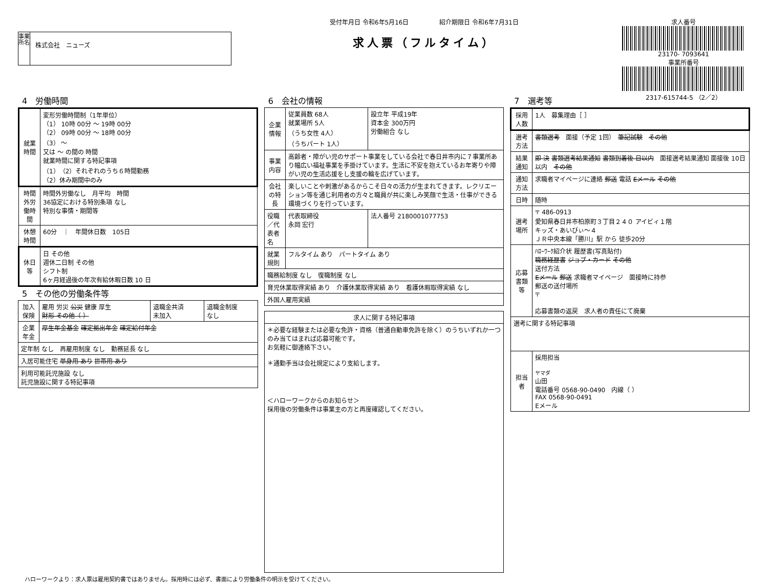事業所名
株式会社　ニューズ
受付年月日 令和6年5月16日　　　　　紹介期限日 令和6年7月31日
求人票（フルタイム）
求人番号
23170- 7093641
事業所番号
2317-615744-5 （2／2）
4　労働時間
| 就業時間 | 変形労働時間制（1年単位） （1） 10時 00分 ～ 19時 00分 （2） 09時 00分 ～ 18時 00分 （3） ～ 又は ～ の間の 時間 就業時間に関する特記事項 （1）（2）それぞれのうち６時間勤務 （2）休み期間中のみ |
| 時間外労働時間 | 時間外労働なし 月平均 時間 36協定における特別条項 なし 特別な事情・期間等 |
| 休憩時間 | 60分 ｜ 年間休日数 105日 |
| 休日等 | 日 その他 週休二日制 その他 シフト制 6ヶ月経過後の年次有給休暇日数 10 日 |
5　その他の労働条件等
| 加入保険 | 雇用 労災 公災 健康 厚生 財形 その他（ ） | 退職金共済 未加入 | 退職金制度 なし |
| 企業年金 | 厚生年金基金 確定拠出年金 確定給付年金 | | |
| 定年制 なし 再雇用制度 なし 勤務延長 なし | | | |
| 入居可能住宅 単身用 あり 世帯用 あり | | | |
| 利用可能託児施設 なし 託児施設に関する特記事項 | | | |
6　会社の情報
| 企業情報 | 従業員数 68人 就業場所 5人 （うち女性 4人） （うちパート 1人） | 設立年 平成19年 資本金 300万円 労働組合 なし |
| 事業内容 | 高齢者・障がい児のサポート事業をしている会社で春日井市内に７事業所あり幅広い福祉事業を手掛けています。生活に不安を抱えているお年寄りや障がい児の生活応援をし支援の輪を広げています。 | |
| 会社の特長 | 楽しいことや刺激があるからこそ日々の活力が生まれてきます。レクリエーション等を通じ利用者の方々と職員が共に楽しみ笑顔で生活・仕事ができる環境づくりを行っています。 | |
| 役職／代表者名 | 代表取締役 永岡 宏行 | 法人番号 2180001077753 |
| 就業規則 | フルタイム あり パートタイム あり | |
| 職務給制度 なし 復職制度 なし | | |
| 育児休業取得実績 あり 介護休業取得実績 あり 看護休暇取得実績 なし | | |
| 外国人雇用実績 | | |
| 求人に関する特記事項 |
| --- |
| ＊必要な経験または必要な免許・資格（普通自動車免許を除く）のうちいずれか一つのみ当てはまれば応募可能です。 お気軽に御連絡下さい。 ＊通勤手当は会社規定により支給します。 ＜ハローワークからのお知らせ＞ 採用後の労働条件は事業主の方と再度確認してください。 |
7　選考等
| 採用人数 | 1人 募集理由［ ］ |
| 選考方法 | 書類選考 面接（予定 1回） 筆記試験 その他 |
| 結果通知 | 即 決 書類選考結果通知 書類到着後 日以内 面接選考結果通知 面接後 10日以内 その他 |
| 通知方法 | 求職者マイページに連絡 郵送 電話 Eメール その他 |
| 日時 | 随時 |
| 選考場所 | 〒 486-0913 愛知県春日井市柏原町３丁目２４０ アイビィ１階 キッズ・あいびぃ～４ ＪＲ中央本線「勝川」駅 から 徒歩20分 |
| 応募書類等 | ﾊﾛｰﾜｰｸ紹介状 履歴書(写真貼付) 職務経歴書 ジョブ・カード その他 送付方法 Eメール 郵送 求職者マイページ 面接時に持参 郵送の送付場所 〒 応募書類の返戻 求人者の責任にて廃棄 |
| 選考に関する特記事項 | |
| 担当者 | 採用担当 ヤマダ 山田 電話番号 0568-90-0490 内線（ ） FAX 0568-90-0491 Eメール |
ハローワークより：求人票は雇用契約書ではありません。採用時には必ず、書面により労働条件の明示を受けてください。